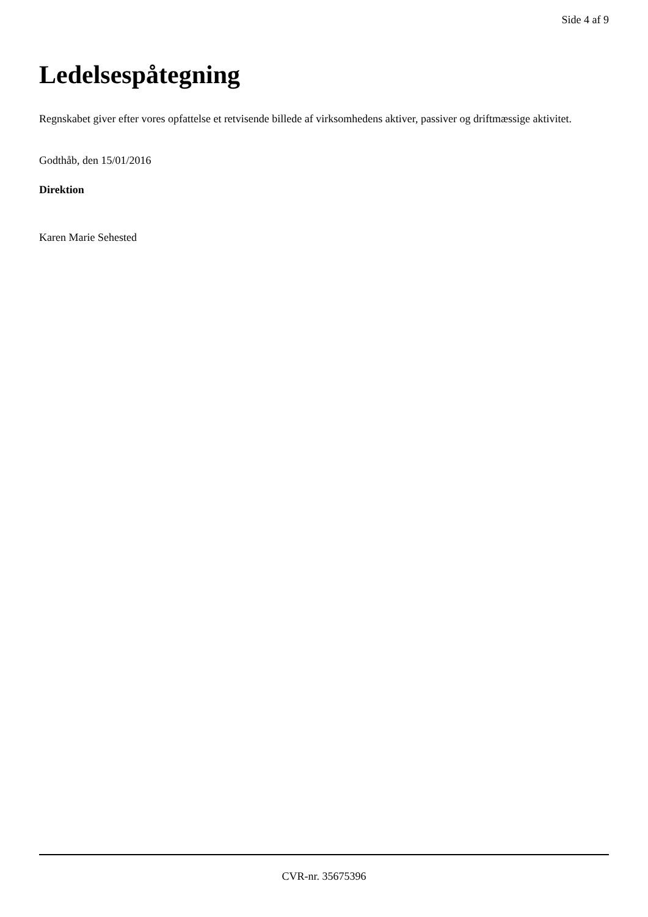Side 4 af 9
Ledelsespåtegning
Regnskabet giver efter vores opfattelse et retvisende billede af virksomhedens aktiver, passiver og driftmæssige aktivitet.
Godthåb, den 15/01/2016
Direktion
Karen Marie Sehested
CVR-nr. 35675396